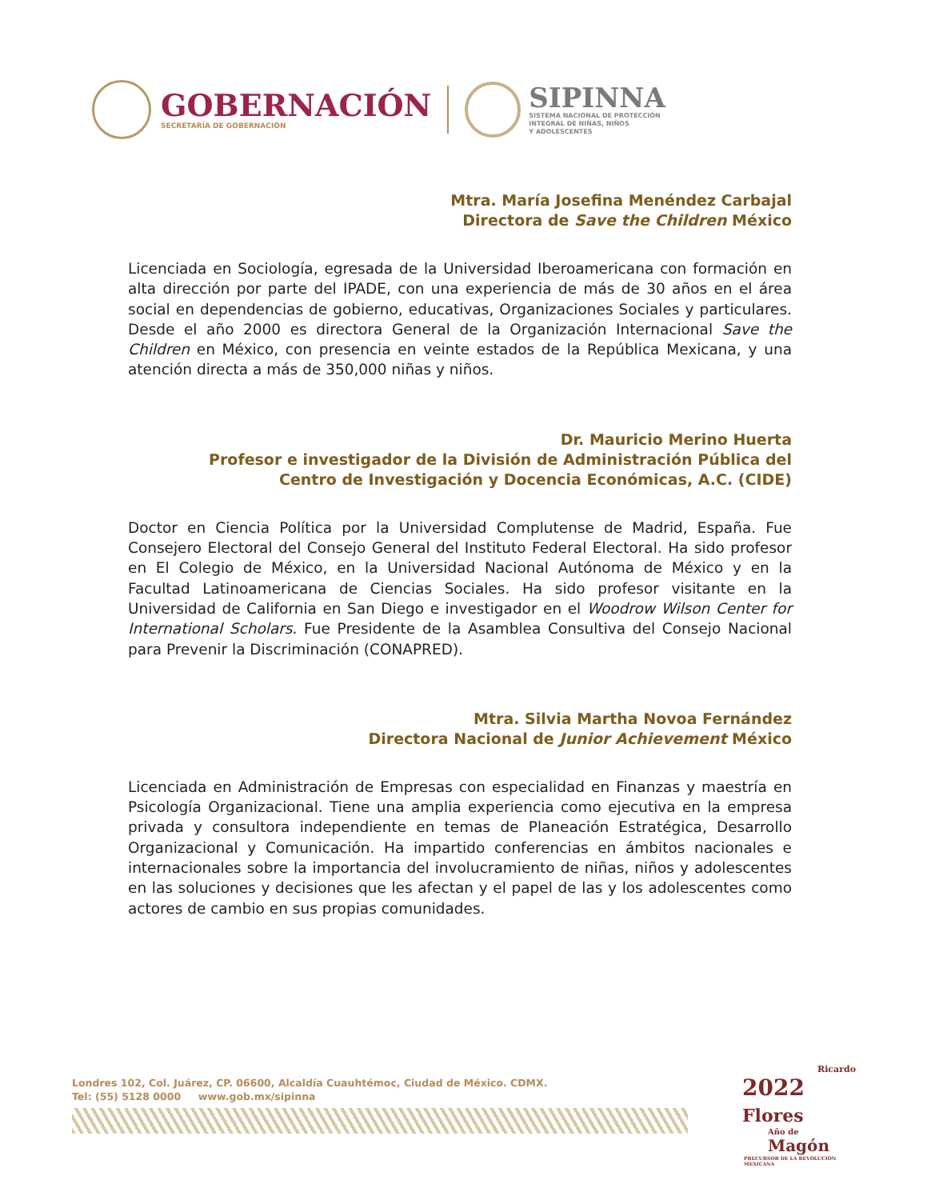GOBERNACIÓN
SECRETARÍA DE GOBERNACIÓN
SIPINNA
SISTEMA NACIONAL DE PROTECCIÓN
INTEGRAL DE NIÑAS, NIÑOS
Y ADOLESCENTES
Mtra. María Josefina Menéndez Carbajal
Directora de Save the Children México
Licenciada en Sociología, egresada de la Universidad Iberoamericana con formación en alta dirección por parte del IPADE, con una experiencia de más de 30 años en el área social en dependencias de gobierno, educativas, Organizaciones Sociales y particulares. Desde el año 2000 es directora General de la Organización Internacional Save the Children en México, con presencia en veinte estados de la República Mexicana, y una atención directa a más de 350,000 niñas y niños.
Dr. Mauricio Merino Huerta
Profesor e investigador de la División de Administración Pública del
Centro de Investigación y Docencia Económicas, A.C. (CIDE)
Doctor en Ciencia Política por la Universidad Complutense de Madrid, España. Fue Consejero Electoral del Consejo General del Instituto Federal Electoral. Ha sido profesor en El Colegio de México, en la Universidad Nacional Autónoma de México y en la Facultad Latinoamericana de Ciencias Sociales. Ha sido profesor visitante en la Universidad de California en San Diego e investigador en el Woodrow Wilson Center for International Scholars. Fue Presidente de la Asamblea Consultiva del Consejo Nacional para Prevenir la Discriminación (CONAPRED).
Mtra. Silvia Martha Novoa Fernández
Directora Nacional de Junior Achievement México
Licenciada en Administración de Empresas con especialidad en Finanzas y maestría en Psicología Organizacional. Tiene una amplia experiencia como ejecutiva en la empresa privada y consultora independiente en temas de Planeación Estratégica, Desarrollo Organizacional y Comunicación. Ha impartido conferencias en ámbitos nacionales e internacionales sobre la importancia del involucramiento de niñas, niños y adolescentes en las soluciones y decisiones que les afectan y el papel de las y los adolescentes como actores de cambio en sus propias comunidades.
Londres 102, Col. Juárez, CP. 06600, Alcaldía Cuauhtémoc, Ciudad de México. CDMX.
Tel: (55) 5128 0000 www.gob.mx/sipinna
Ricardo
2022 Flores
Año de Magón
PRECURSOR DE LA REVOLUCIÓN MEXICANA